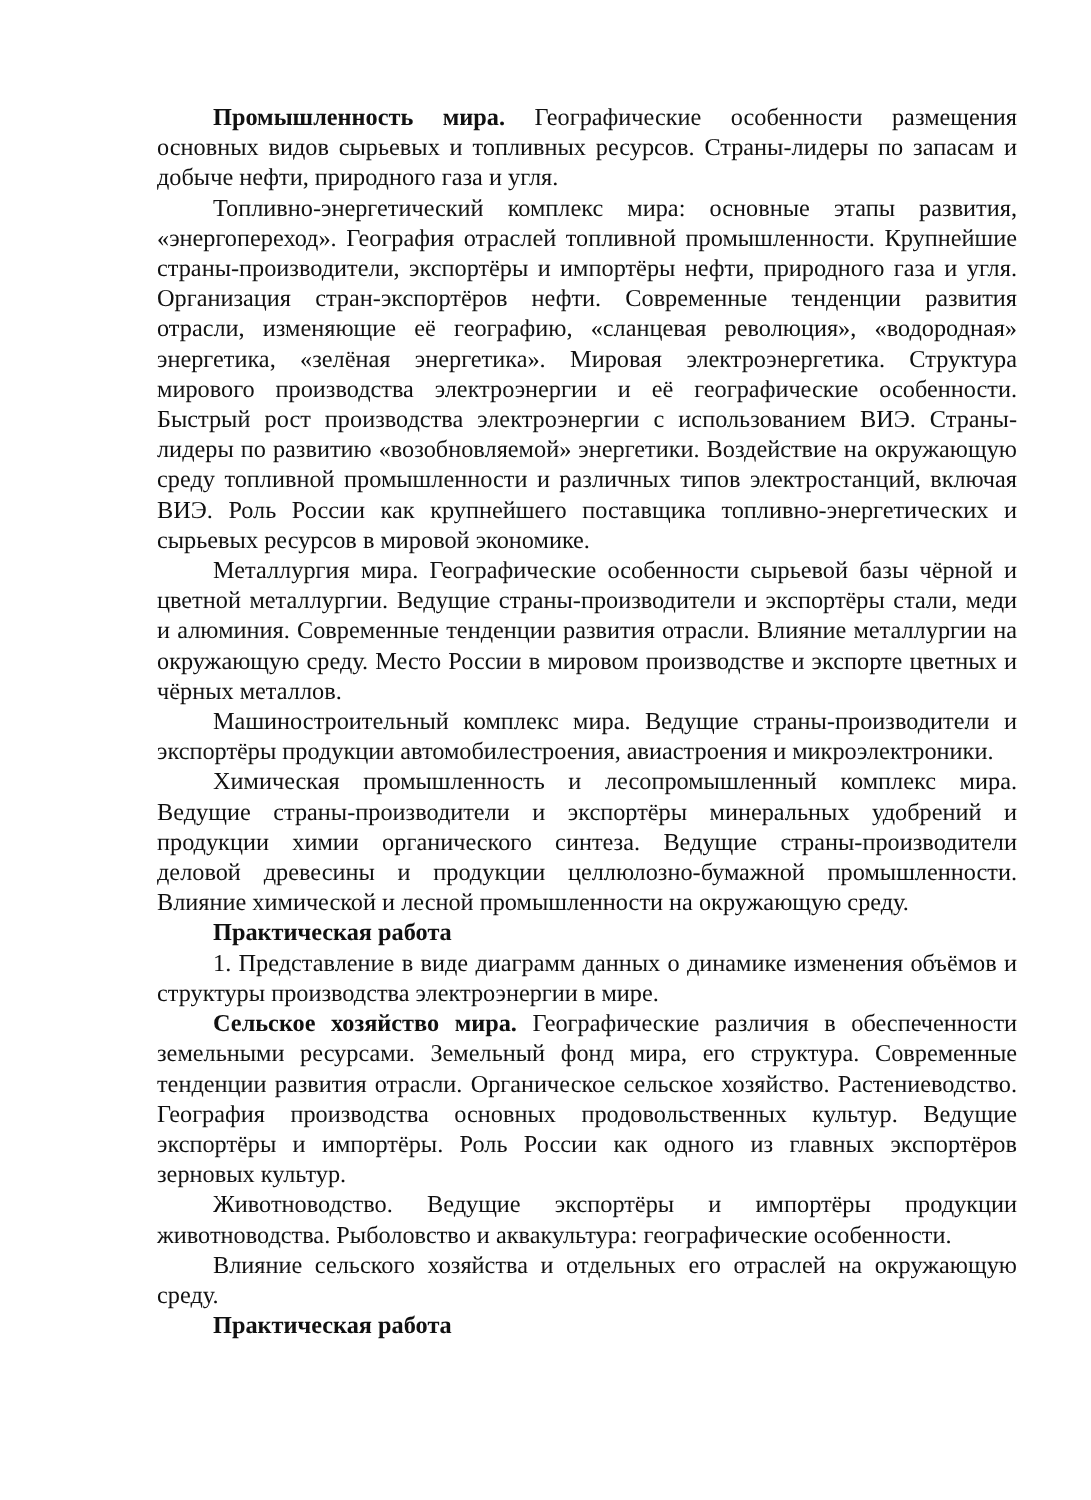Промышленность мира. Географические особенности размещения основных видов сырьевых и топливных ресурсов. Страны-лидеры по запасам и добыче нефти, природного газа и угля.
Топливно-энергетический комплекс мира: основные этапы развития, «энергопереход». География отраслей топливной промышленности. Крупнейшие страны-производители, экспортёры и импортёры нефти, природного газа и угля. Организация стран-экспортёров нефти. Современные тенденции развития отрасли, изменяющие её географию, «сланцевая революция», «водородная» энергетика, «зелёная энергетика». Мировая электроэнергетика. Структура мирового производства электроэнергии и её географические особенности. Быстрый рост производства электроэнергии с использованием ВИЭ. Страны-лидеры по развитию «возобновляемой» энергетики. Воздействие на окружающую среду топливной промышленности и различных типов электростанций, включая ВИЭ. Роль России как крупнейшего поставщика топливно-энергетических и сырьевых ресурсов в мировой экономике.
Металлургия мира. Географические особенности сырьевой базы чёрной и цветной металлургии. Ведущие страны-производители и экспортёры стали, меди и алюминия. Современные тенденции развития отрасли. Влияние металлургии на окружающую среду. Место России в мировом производстве и экспорте цветных и чёрных металлов.
Машиностроительный комплекс мира. Ведущие страны-производители и экспортёры продукции автомобилестроения, авиастроения и микроэлектроники.
Химическая промышленность и лесопромышленный комплекс мира. Ведущие страны-производители и экспортёры минеральных удобрений и продукции химии органического синтеза. Ведущие страны-производители деловой древесины и продукции целлюлозно-бумажной промышленности. Влияние химической и лесной промышленности на окружающую среду.
Практическая работа
1. Представление в виде диаграмм данных о динамике изменения объёмов и структуры производства электроэнергии в мире.
Сельское хозяйство мира. Географические различия в обеспеченности земельными ресурсами. Земельный фонд мира, его структура. Современные тенденции развития отрасли. Органическое сельское хозяйство. Растениеводство. География производства основных продовольственных культур. Ведущие экспортёры и импортёры. Роль России как одного из главных экспортёров зерновых культур.
Животноводство. Ведущие экспортёры и импортёры продукции животноводства. Рыболовство и аквакультура: географические особенности.
Влияние сельского хозяйства и отдельных его отраслей на окружающую среду.
Практическая работа